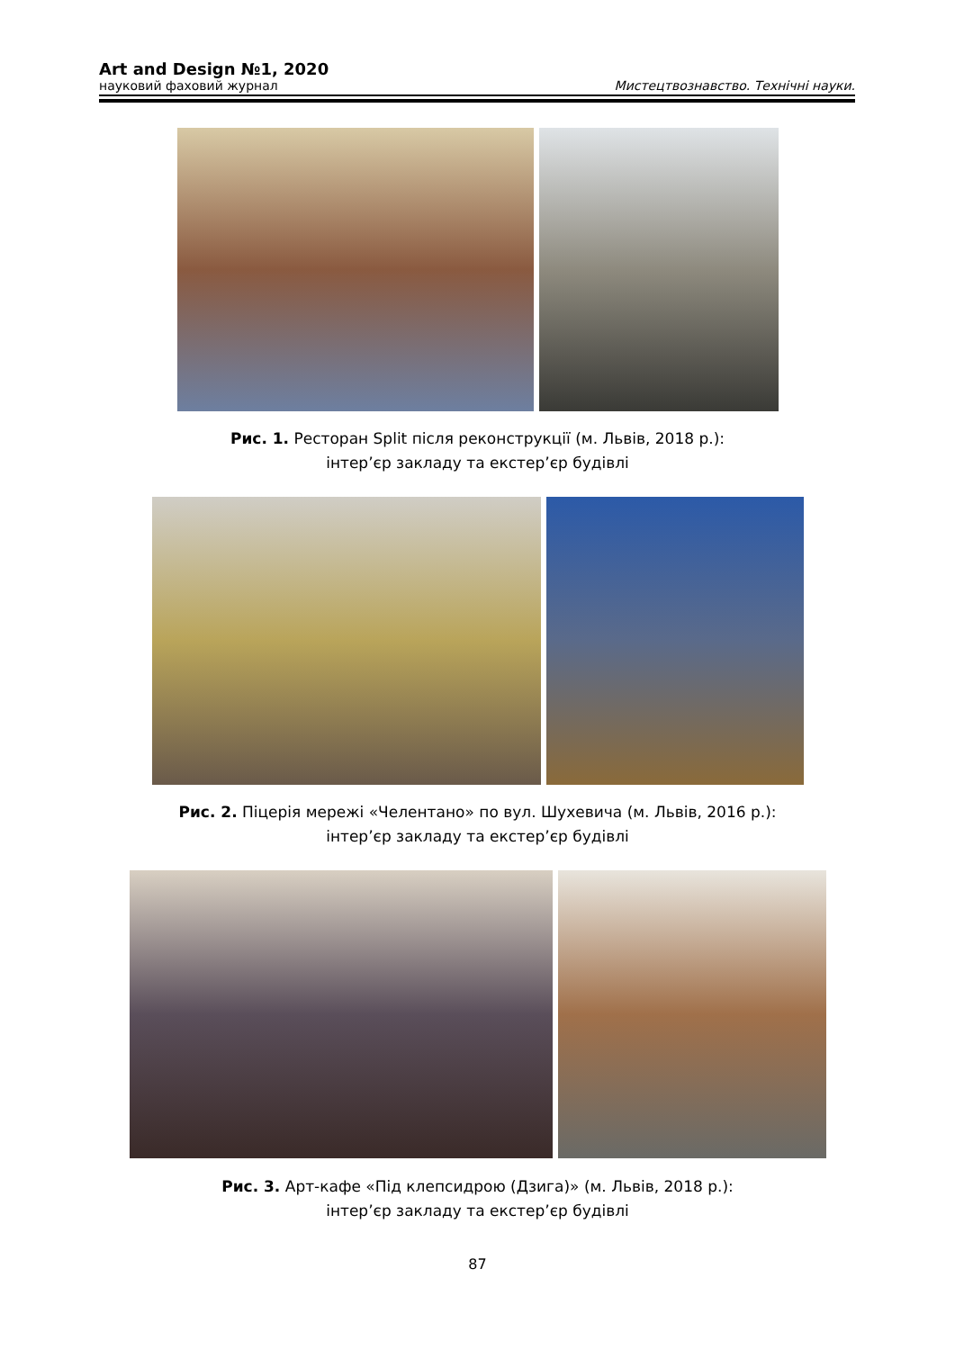Art and Design №1, 2020
науковий фаховий журнал Мистецтвознавство. Технічні науки.
Рис. 1. Ресторан Split після реконструкції (м. Львів, 2018 р.):
інтер’єр закладу та екстер’єр будівлі
Рис. 2. Піцерія мережі «Челентано» по вул. Шухевича (м. Львів, 2016 р.):
інтер’єр закладу та екстер’єр будівлі
Рис. 3. Арт-кафе «Під клепсидрою (Дзига)» (м. Львів, 2018 р.):
інтер’єр закладу та екстер’єр будівлі
87